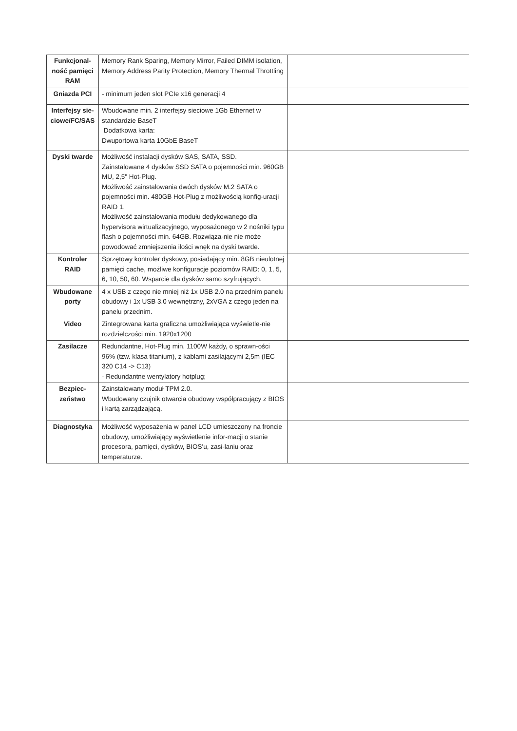| Funkcjonal-ność pamięci RAM | Memory Rank Sparing, Memory Mirror, Failed DIMM isolation, Memory Address Parity Protection, Memory Thermal Throttling | |
| Gniazda PCI | - minimum jeden slot PCIe x16 generacji 4 | |
| Interfejsy sie-ciowe/FC/SAS | Wbudowane min. 2 interfejsy sieciowe 1Gb Ethernet w standardzie BaseT Dodatkowa karta: Dwuportowa karta 10GbE BaseT | |
| Dyski twarde | Możliwość instalacji dysków SAS, SATA, SSD. Zainstalowane 4 dysków SSD SATA o pojemności min. 960GB MU, 2,5" Hot-Plug. Możliwość zainstalowania dwóch dysków M.2 SATA o pojemności min. 480GB Hot-Plug z możliwością konfig-uracji RAID 1. Możliwość zainstalowania modułu dedykowanego dla hypervisora wirtualizacyjnego, wyposażonego w 2 nośniki typu flash o pojemności min. 64GB. Rozwiąza-nie nie może powodować zmniejszenia ilości wnęk na dyski twarde. | |
| Kontroler RAID | Sprzętowy kontroler dyskowy, posiadający min. 8GB nieulotnej pamięci cache, możliwe konfiguracje poziomów RAID: 0, 1, 5, 6, 10, 50, 60. Wsparcie dla dysków samo szyfrujących. | |
| Wbudowane porty | 4 x USB z czego nie mniej niż 1x USB 2.0 na przednim panelu obudowy i 1x USB 3.0 wewnętrzny, 2xVGA z czego jeden na panelu przednim. | |
| Video | Zintegrowana karta graficzna umożliwiająca wyświetle-nie rozdzielczości min. 1920x1200 | |
| Zasilacze | Redundantne, Hot-Plug min. 1100W każdy, o sprawn-ości 96% (tzw. klasa titanium), z kablami zasilającymi 2,5m (IEC 320 C14 -> C13) - Redundantne wentylatory hotplug; | |
| Bezpiec-zeństwo | Zainstalowany moduł TPM 2.0. Wbudowany czujnik otwarcia obudowy współpracujący z BIOS i kartą zarządzającą. | |
| Diagnostyka | Możliwość wyposażenia w panel LCD umieszczony na froncie obudowy, umożliwiający wyświetlenie infor-macji o stanie procesora, pamięci, dysków, BIOS'u, zasi-laniu oraz temperaturze. | |